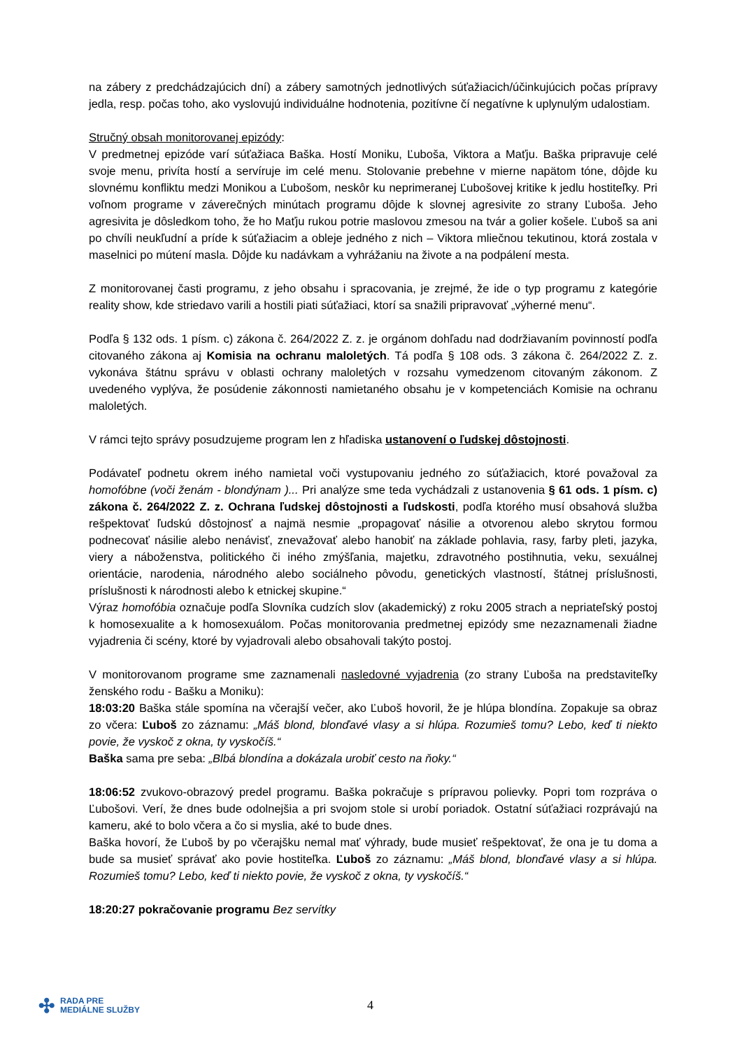na zábery z predchádzajúcich dní) a zábery samotných jednotlivých súťažiacich/účinkujúcich počas prípravy jedla, resp. počas toho, ako vyslovujú individuálne hodnotenia, pozitívne čí negatívne k uplynulým udalostiam.
Stručný obsah monitorovanej epizódy:
V predmetnej epizóde varí súťažiaca Baška. Hostí Moniku, Ľuboša, Viktora a Maťju. Baška pripravuje celé svoje menu, privíta hostí a servíruje im celé menu. Stolovanie prebehne v mierne napätom tóne, dôjde ku slovnému konfliktu medzi Monikou a Ľubošom, neskôr ku neprimeranej Ľubošovej kritike k jedlu hostiteľky. Pri voľnom programe v záverečných minútach programu dôjde k slovnej agresivite zo strany Ľuboša. Jeho agresivita je dôsledkom toho, že ho Maťju rukou potrie maslovou zmesou na tvár a golier košele. Ľuboš sa ani po chvíli neukľudní a príde k súťažiacim a obleje jedného z nich – Viktora mliečnou tekutinou, ktorá zostala v maselnici po mútení masla. Dôjde ku nadávkam a vyhrážaniu na živote a na podpálení mesta.
Z monitorovanej časti programu, z jeho obsahu i spracovania, je zrejmé, že ide o typ programu z kategórie reality show, kde striedavo varili a hostili piati súťažiaci, ktorí sa snažili pripravovať „výherné menu“.
Podľa § 132 ods. 1 písm. c) zákona č. 264/2022 Z. z. je orgánom dohľadu nad dodržiavaním povinností podľa citovaného zákona aj Komisia na ochranu maloletých. Tá podľa § 108 ods. 3 zákona č. 264/2022 Z. z. vykonáva štátnu správu v oblasti ochrany maloletých v rozsahu vymedzenom citovaným zákonom. Z uvedeného vyplýva, že posúdenie zákonnosti namietaného obsahu je v kompetenciách Komisie na ochranu maloletých.
V rámci tejto správy posudzujeme program len z hľadiska ustanovení o ľudskej dôstojnosti.
Podávateľ podnetu okrem iného namietal voči vystupovaniu jedného zo súťažiacich, ktoré považoval za homofóbne (voči ženám - blondýnam )... Pri analýze sme teda vychádzali z ustanovenia § 61 ods. 1 písm. c) zákona č. 264/2022 Z. z. Ochrana ľudskej dôstojnosti a ľudskosti, podľa ktorého musí obsahová služba rešpektovať ľudskú dôstojnosť a najmä nesmie „propagovať násilie a otvorenou alebo skrytou formou podnecovať násilie alebo nenávisť, znevažovať alebo hanobiť na základe pohlavia, rasy, farby pleti, jazyka, viery a náboženstva, politického či iného zmýšľania, majetku, zdravotného postihnutia, veku, sexuálnej orientácie, narodenia, národného alebo sociálneho pôvodu, genetických vlastností, štátnej príslušnosti, príslušnosti k národnosti alebo k etnickej skupine.“
Výraz homofóbia označuje podľa Slovníka cudzích slov (akademický) z roku 2005 strach a nepriateľský postoj k homosexualite a k homosexuálom. Počas monitorovania predmetnej epizódy sme nezaznamenali žiadne vyjadrenia či scény, ktoré by vyjadrovali alebo obsahovali takýto postoj.
V monitorovanom programe sme zaznamenali nasledovné vyjadrenia (zo strany Ľuboša na predstaviteľky ženského rodu - Bašku a Moniku):
18:03:20 Baška stále spomína na včerajší večer, ako Ľuboš hovoril, že je hlúpa blondína. Zopakuje sa obraz zo včera: Ľuboš zo záznamu: „Máš blond, blonďavé vlasy a si hlúpa. Rozumieš tomu? Lebo, keď ti niekto povie, že vyskoč z okna, ty vyskočíš.“
Baška sama pre seba: „Blbá blondína a dokázala urobiť cesto na ňoky.“
18:06:52 zvukovo-obrazový predel programu. Baška pokračuje s prípravou polievky. Popri tom rozpráva o Ľubošovi. Verí, že dnes bude odolnejšia a pri svojom stole si urobí poriadok. Ostatní súťažiaci rozprávajú na kameru, aké to bolo včera a čo si myslia, aké to bude dnes.
Baška hovorí, že Ľuboš by po včerajšku nemal mať výhrady, bude musieť rešpektovať, že ona je tu doma a bude sa musieť správať ako povie hostiteľka. Ľuboš zo záznamu: „Máš blond, blonďavé vlasy a si hlúpa. Rozumieš tomu? Lebo, keď ti niekto povie, že vyskoč z okna, ty vyskočíš.“
18:20:27 pokračovanie programu Bez servítky
✣ RADA PRE
MEDIÁLNE SLUŽBY
4